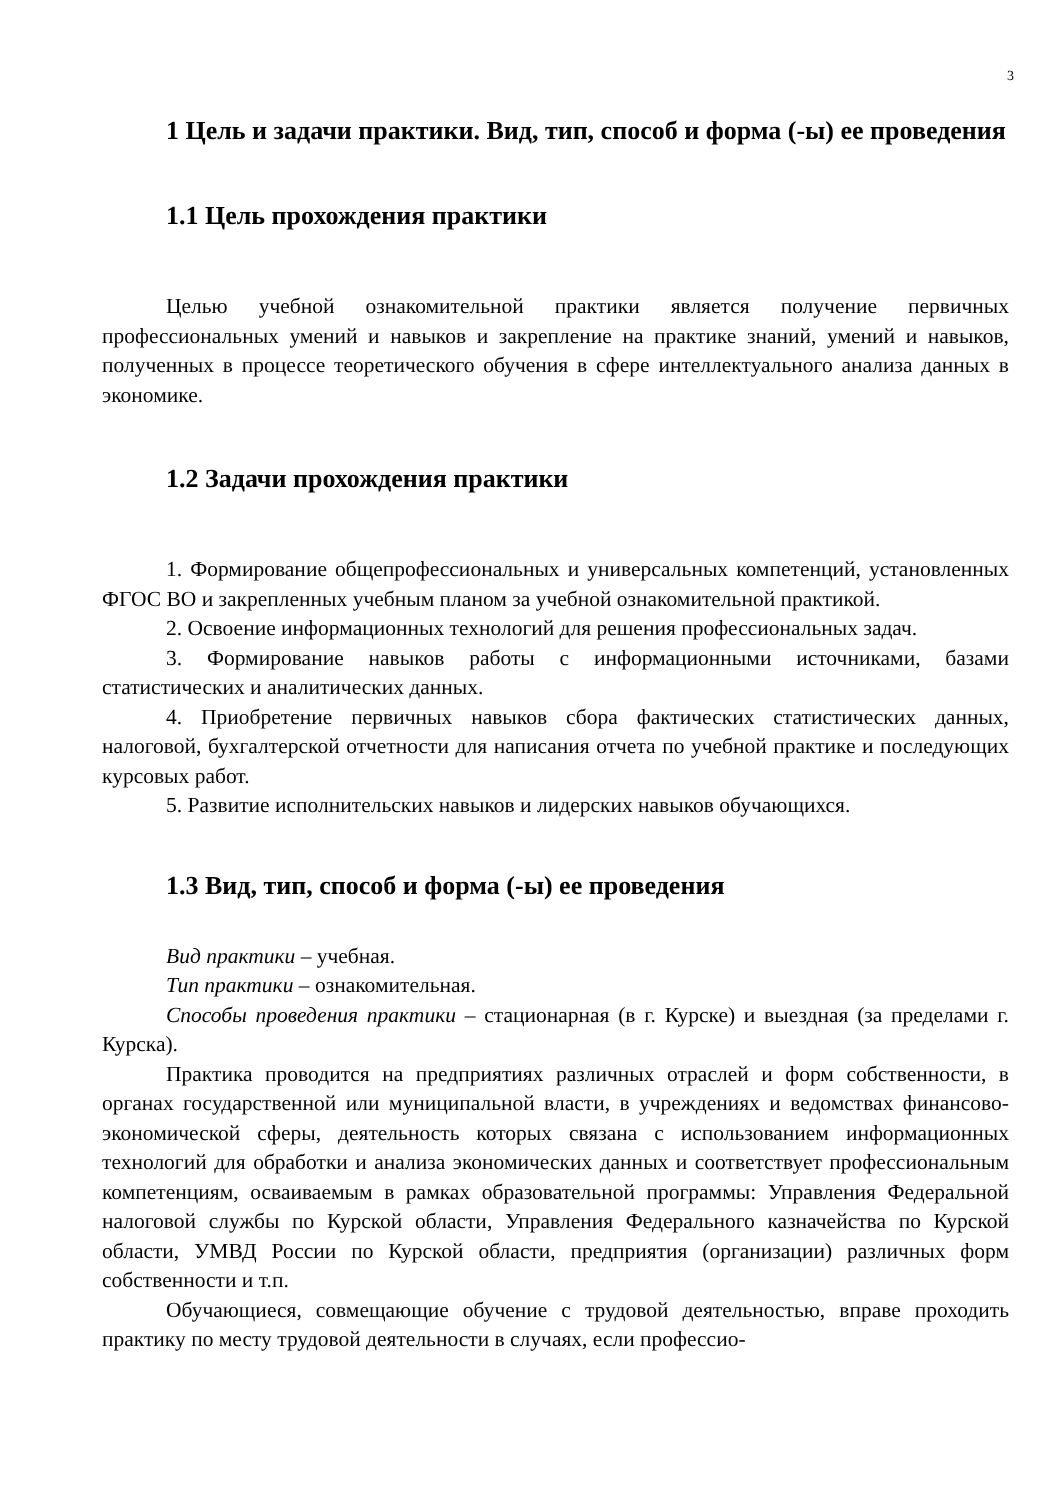3
1 Цель и задачи практики. Вид, тип, способ и форма (-ы) ее проведения
1.1 Цель прохождения практики
Целью учебной ознакомительной практики является получение первичных профессиональных умений и навыков и закрепление на практике знаний, умений и навыков, полученных в процессе теоретического обучения в сфере интеллектуального анализа данных в экономике.
1.2 Задачи прохождения практики
1. Формирование общепрофессиональных и универсальных компетенций, установленных ФГОС ВО и закрепленных учебным планом за учебной ознакомительной практикой.
2. Освоение информационных технологий для решения профессиональных задач.
3. Формирование навыков работы с информационными источниками, базами статистических и аналитических данных.
4. Приобретение первичных навыков сбора фактических статистических данных, налоговой, бухгалтерской отчетности для написания отчета по учебной практике и последующих курсовых работ.
5. Развитие исполнительских навыков и лидерских навыков обучающихся.
1.3 Вид, тип, способ и форма (-ы) ее проведения
Вид практики – учебная.
Тип практики – ознакомительная.
Способы проведения практики – стационарная (в г. Курске) и выездная (за пределами г. Курска).
Практика проводится на предприятиях различных отраслей и форм собственности, в органах государственной или муниципальной власти, в учреждениях и ведомствах финансово-экономической сферы, деятельность которых связана с использованием информационных технологий для обработки и анализа экономических данных и соответствует профессиональным компетенциям, осваиваемым в рамках образовательной программы: Управления Федеральной налоговой службы по Курской области, Управления Федерального казначейства по Курской области, УМВД России по Курской области, предприятия (организации) различных форм собственности и т.п.
Обучающиеся, совмещающие обучение с трудовой деятельностью, вправе проходить практику по месту трудовой деятельности в случаях, если профессио-